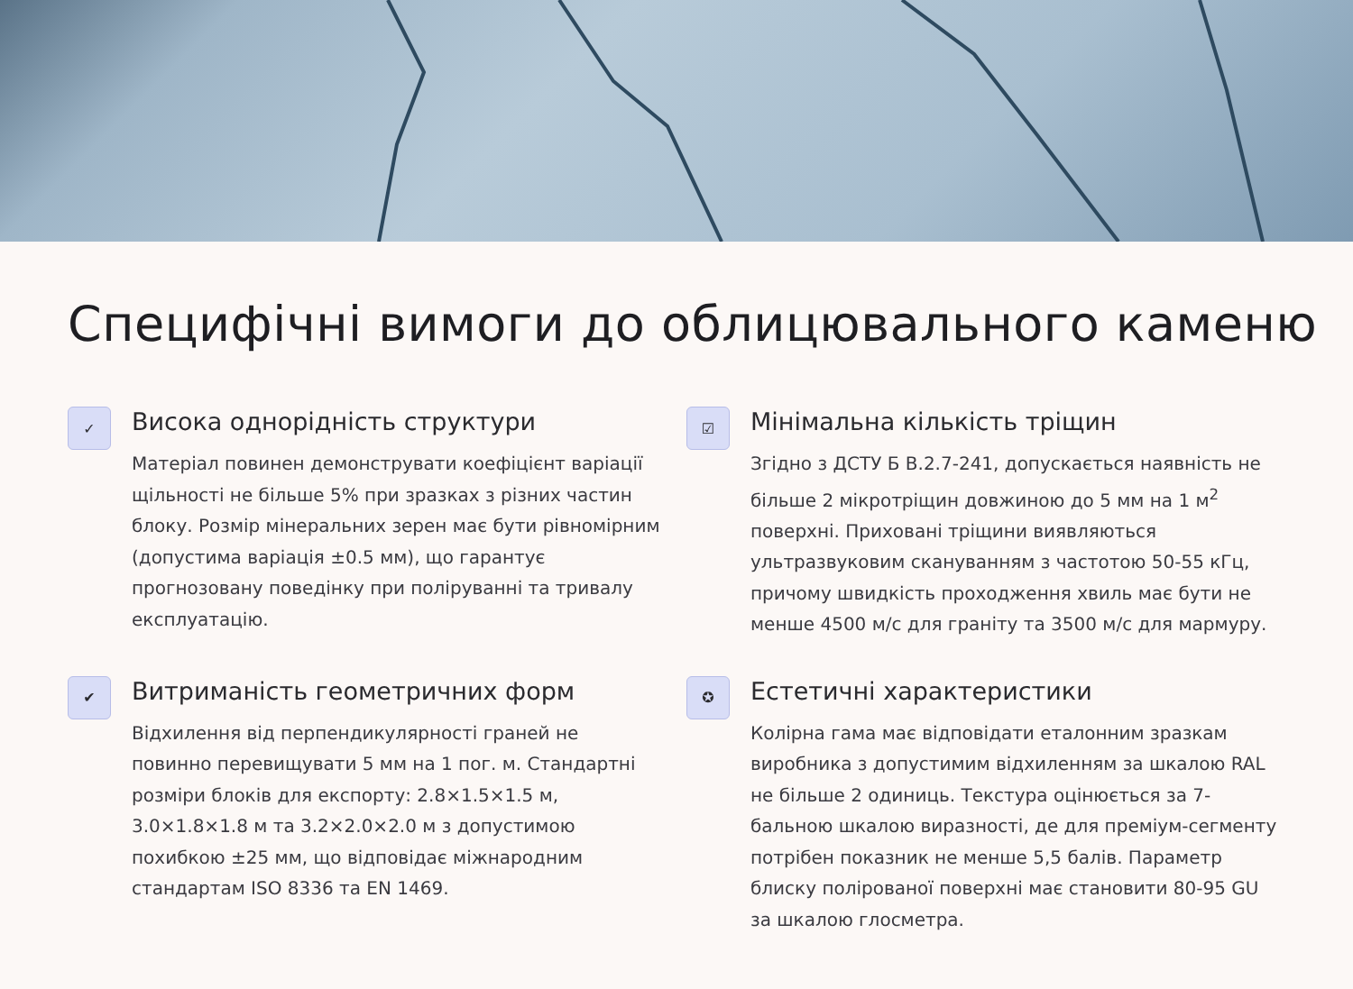Специфічні вимоги до облицювального каменю
✓
Висока однорідність структури
Матеріал повинен демонструвати коефіцієнт варіації щільності не більше 5% при зразках з різних частин блоку. Розмір мінеральних зерен має бути рівномірним (допустима варіація ±0.5 мм), що гарантує прогнозовану поведінку при поліруванні та тривалу експлуатацію.
☑
Мінімальна кількість тріщин
Згідно з ДСТУ Б В.2.7-241, допускається наявність не більше 2 мікротріщин довжиною до 5 мм на 1 м<sup>2</sup> поверхні. Приховані тріщини виявляються ультразвуковим скануванням з частотою 50-55 кГц, причому швидкість проходження хвиль має бути не менше 4500 м/с для граніту та 3500 м/с для мармуру.
✔
Витриманість геометричних форм
Відхилення від перпендикулярності граней не повинно перевищувати 5 мм на 1 пог. м. Стандартні розміри блоків для експорту: 2.8×1.5×1.5 м, 3.0×1.8×1.8 м та 3.2×2.0×2.0 м з допустимою похибкою ±25 мм, що відповідає міжнародним стандартам ISO 8336 та EN 1469.
✪
Естетичні характеристики
Колірна гама має відповідати еталонним зразкам виробника з допустимим відхиленням за шкалою RAL не більше 2 одиниць. Текстура оцінюється за 7-бальною шкалою виразності, де для преміум-сегменту потрібен показник не менше 5,5 балів. Параметр блиску полірованої поверхні має становити 80-95 GU за шкалою глосметра.